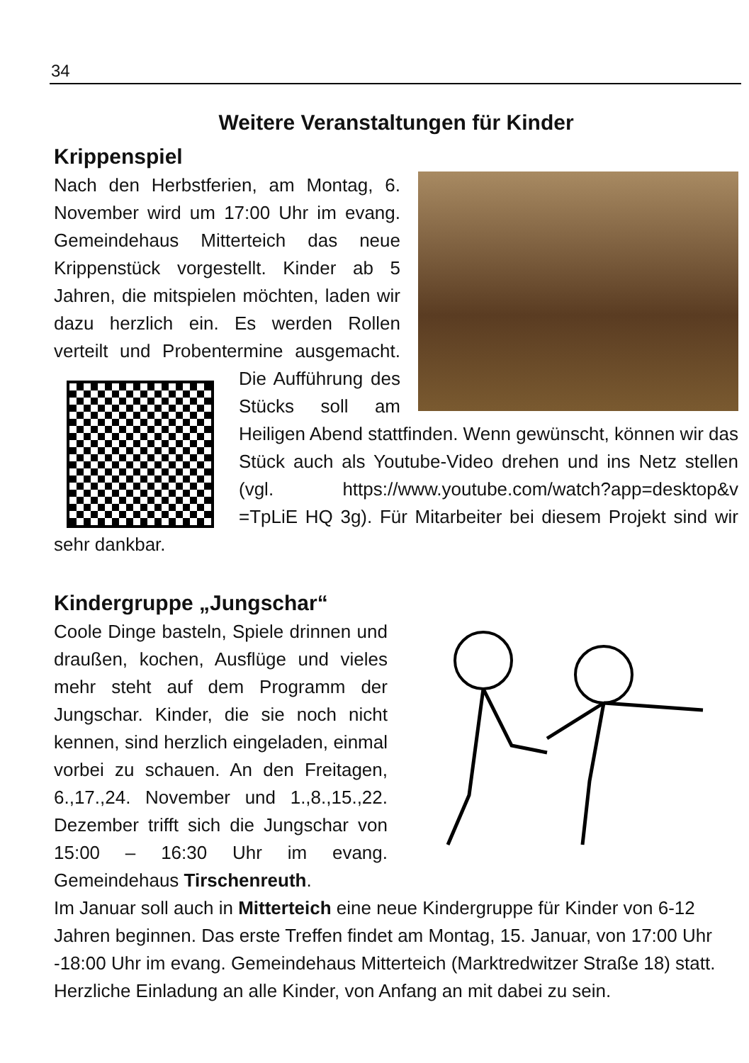34
Weitere Veranstaltungen für Kinder
Krippenspiel
Nach den Herbstferien, am Montag, 6. November wird um 17:00 Uhr im evang. Gemeindehaus Mitterteich das neue Krippenstück vorgestellt. Kinder ab 5 Jahren, die mitspielen möchten, laden wir dazu herzlich ein. Es werden Rollen verteilt und Probentermine ausgemacht. Die Aufführung des Stücks soll am Heiligen Abend stattfinden. Wenn gewünscht, können wir das Stück auch als Youtube-Video drehen und ins Netz stellen (vgl. https://www.youtube.com/watch?app=desktop&v =TpLiE HQ 3g). Für Mitarbeiter bei diesem Projekt sind wir sehr dankbar.
Kindergruppe „Jungschar“
Coole Dinge basteln, Spiele drinnen und draußen, kochen, Ausflüge und vieles mehr steht auf dem Programm der Jungschar. Kinder, die sie noch nicht kennen, sind herzlich eingeladen, einmal vorbei zu schauen. An den Freitagen, 6.,17.,24. November und 1.,8.,15.,22. Dezember trifft sich die Jungschar von 15:00 – 16:30 Uhr im evang. Gemeindehaus Tirschenreuth.
Im Januar soll auch in Mitterteich eine neue Kindergruppe für Kinder von 6-12 Jahren beginnen. Das erste Treffen findet am Montag, 15. Januar, von 17:00 Uhr -18:00 Uhr im evang. Gemeindehaus Mitterteich (Marktredwitzer Straße 18) statt. Herzliche Einladung an alle Kinder, von Anfang an mit dabei zu sein.